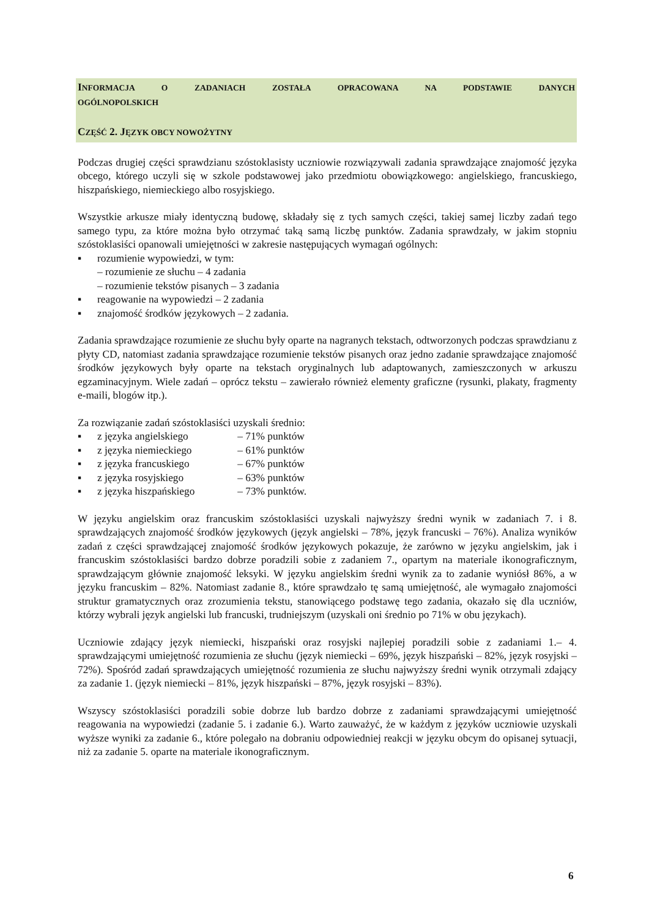INFORMACJA O ZADANIACH ZOSTAŁA OPRACOWANA NA PODSTAWIE DANYCH
OGÓLNOPOLSKICH
CZĘŚĆ 2. JĘZYK OBCY NOWOŻYTNY
Podczas drugiej części sprawdzianu szóstoklasisty uczniowie rozwiązywali zadania sprawdzające znajomość języka obcego, którego uczyli się w szkole podstawowej jako przedmiotu obowiązkowego: angielskiego, francuskiego, hiszpańskiego, niemieckiego albo rosyjskiego.
Wszystkie arkusze miały identyczną budowę, składały się z tych samych części, takiej samej liczby zadań tego samego typu, za które można było otrzymać taką samą liczbę punktów. Zadania sprawdzały, w jakim stopniu szóstoklasiści opanowali umiejętności w zakresie następujących wymagań ogólnych:
▪ rozumienie wypowiedzi, w tym:
– rozumienie ze słuchu – 4 zadania
– rozumienie tekstów pisanych – 3 zadania
▪ reagowanie na wypowiedzi – 2 zadania
▪ znajomość środków językowych – 2 zadania.
Zadania sprawdzające rozumienie ze słuchu były oparte na nagranych tekstach, odtworzonych podczas sprawdzianu z płyty CD, natomiast zadania sprawdzające rozumienie tekstów pisanych oraz jedno zadanie sprawdzające znajomość środków językowych były oparte na tekstach oryginalnych lub adaptowanych, zamieszczonych w arkuszu egzaminacyjnym. Wiele zadań – oprócz tekstu – zawierało również elementy graficzne (rysunki, plakaty, fragmenty e-maili, blogów itp.).
Za rozwiązanie zadań szóstoklasiści uzyskali średnio:
▪ z języka angielskiego – 71% punktów
▪ z języka niemieckiego – 61% punktów
▪ z języka francuskiego – 67% punktów
▪ z języka rosyjskiego – 63% punktów
▪ z języka hiszpańskiego – 73% punktów.
W języku angielskim oraz francuskim szóstoklasiści uzyskali najwyższy średni wynik w zadaniach 7. i 8. sprawdzających znajomość środków językowych (język angielski – 78%, język francuski – 76%). Analiza wyników zadań z części sprawdzającej znajomość środków językowych pokazuje, że zarówno w języku angielskim, jak i francuskim szóstoklasiści bardzo dobrze poradzili sobie z zadaniem 7., opartym na materiale ikonograficznym, sprawdzającym głównie znajomość leksyki. W języku angielskim średni wynik za to zadanie wyniósł 86%, a w języku francuskim – 82%. Natomiast zadanie 8., które sprawdzało tę samą umiejętność, ale wymagało znajomości struktur gramatycznych oraz zrozumienia tekstu, stanowiącego podstawę tego zadania, okazało się dla uczniów, którzy wybrali język angielski lub francuski, trudniejszym (uzyskali oni średnio po 71% w obu językach).
Uczniowie zdający język niemiecki, hiszpański oraz rosyjski najlepiej poradzili sobie z zadaniami 1.– 4. sprawdzającymi umiejętność rozumienia ze słuchu (język niemiecki – 69%, język hiszpański – 82%, język rosyjski – 72%). Spośród zadań sprawdzających umiejętność rozumienia ze słuchu najwyższy średni wynik otrzymali zdający za zadanie 1. (język niemiecki – 81%, język hiszpański – 87%, język rosyjski – 83%).
Wszyscy szóstoklasiści poradzili sobie dobrze lub bardzo dobrze z zadaniami sprawdzającymi umiejętność reagowania na wypowiedzi (zadanie 5. i zadanie 6.). Warto zauważyć, że w każdym z języków uczniowie uzyskali wyższe wyniki za zadanie 6., które polegało na dobraniu odpowiedniej reakcji w języku obcym do opisanej sytuacji, niż za zadanie 5. oparte na materiale ikonograficznym.
6